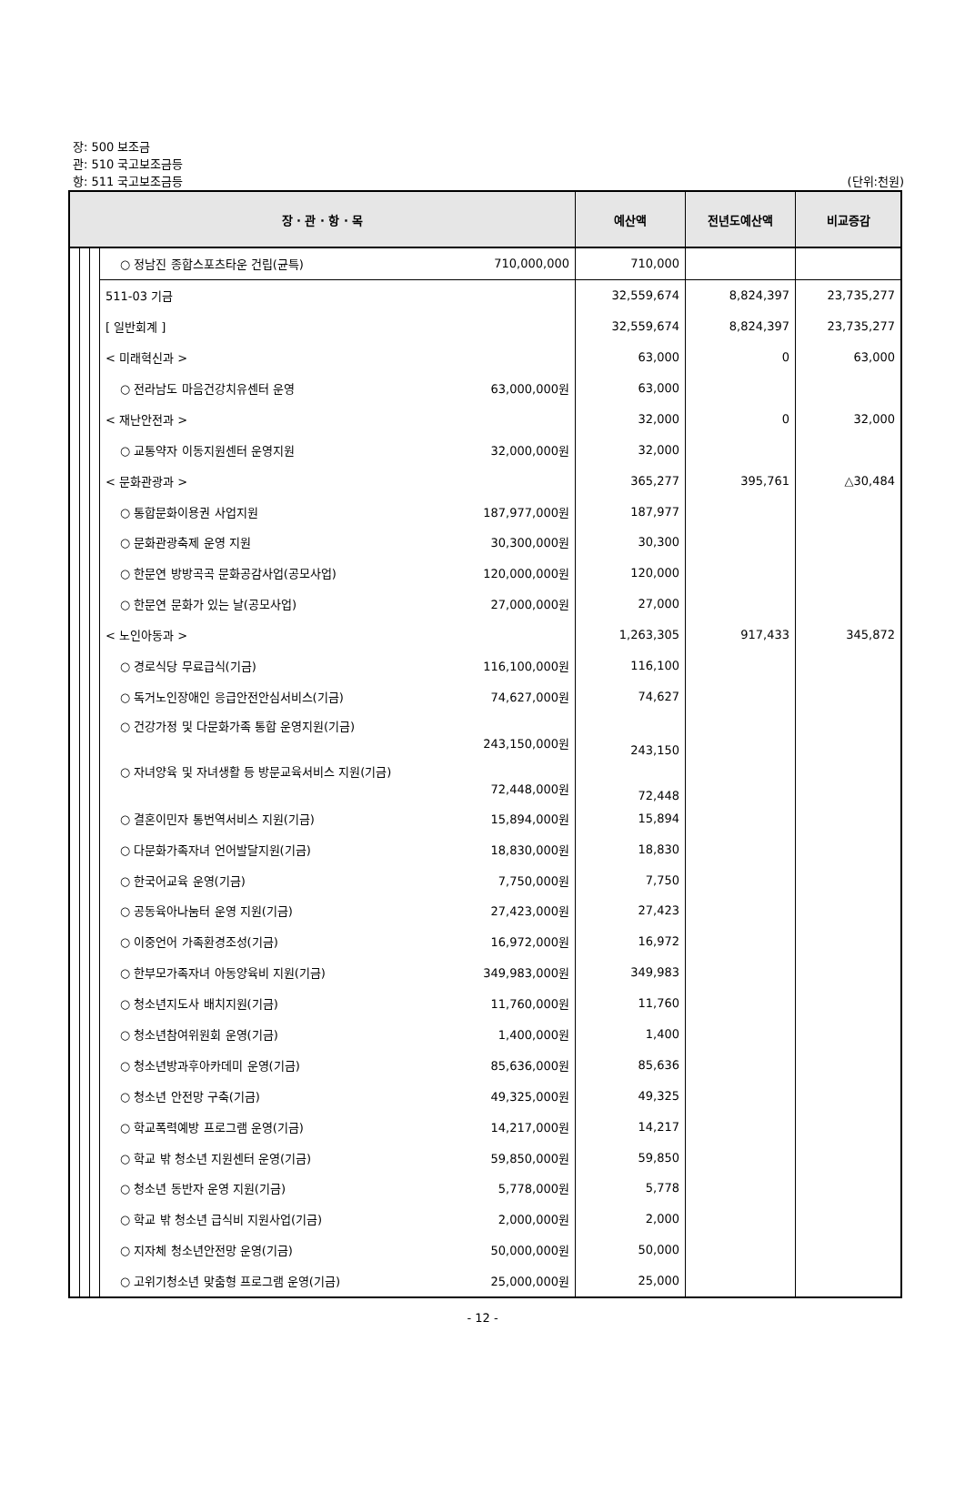장: 500 보조금
관: 510 국고보조금등
항: 511 국고보조금등 (단위:천원)
| 장 · 관 · 항 · 목 | | | | | 예산액 | 전년도예산액 | 비교증감 |
| --- | --- | --- | --- | --- | --- | --- | --- |
| | | | ○ 정남진 종합스포츠타운 건립(균특) | 710,000,000 | 710,000 | | |
| | | | 511-03 기금 | | 32,559,674 | 8,824,397 | 23,735,277 |
| | | | [ 일반회계 ] | | 32,559,674 | 8,824,397 | 23,735,277 |
| | | | < 미래혁신과 > | | 63,000 | 0 | 63,000 |
| | | | ○ 전라남도 마음건강치유센터 운영 | 63,000,000원 | 63,000 | | |
| | | | < 재난안전과 > | | 32,000 | 0 | 32,000 |
| | | | ○ 교통약자 이동지원센터 운영지원 | 32,000,000원 | 32,000 | | |
| | | | < 문화관광과 > | | 365,277 | 395,761 | △30,484 |
| | | | ○ 통합문화이용권 사업지원 | 187,977,000원 | 187,977 | | |
| | | | ○ 문화관광축제 운영 지원 | 30,300,000원 | 30,300 | | |
| | | | ○ 한문연 방방곡곡 문화공감사업(공모사업) | 120,000,000원 | 120,000 | | |
| | | | ○ 한문연 문화가 있는 날(공모사업) | 27,000,000원 | 27,000 | | |
| | | | < 노인아동과 > | | 1,263,305 | 917,433 | 345,872 |
| | | | ○ 경로식당 무료급식(기금) | 116,100,000원 | 116,100 | | |
| | | | ○ 독거노인장애인 응급안전안심서비스(기금) | 74,627,000원 | 74,627 | | |
| | | | ○ 건강가정 및 다문화가족 통합 운영지원(기금) 243,150,000원 | | 243,150 | | |
| | | | ○ 자녀양육 및 자녀생활 등 방문교육서비스 지원(기금) 72,448,000원 | | 72,448 | | |
| | | | ○ 결혼이민자 통번역서비스 지원(기금) | 15,894,000원 | 15,894 | | |
| | | | ○ 다문화가족자녀 언어발달지원(기금) | 18,830,000원 | 18,830 | | |
| | | | ○ 한국어교육 운영(기금) | 7,750,000원 | 7,750 | | |
| | | | ○ 공동육아나눔터 운영 지원(기금) | 27,423,000원 | 27,423 | | |
| | | | ○ 이중언어 가족환경조성(기금) | 16,972,000원 | 16,972 | | |
| | | | ○ 한부모가족자녀 아동양육비 지원(기금) | 349,983,000원 | 349,983 | | |
| | | | ○ 청소년지도사 배치지원(기금) | 11,760,000원 | 11,760 | | |
| | | | ○ 청소년참여위원회 운영(기금) | 1,400,000원 | 1,400 | | |
| | | | ○ 청소년방과후아카데미 운영(기금) | 85,636,000원 | 85,636 | | |
| | | | ○ 청소년 안전망 구축(기금) | 49,325,000원 | 49,325 | | |
| | | | ○ 학교폭력예방 프로그램 운영(기금) | 14,217,000원 | 14,217 | | |
| | | | ○ 학교 밖 청소년 지원센터 운영(기금) | 59,850,000원 | 59,850 | | |
| | | | ○ 청소년 동반자 운영 지원(기금) | 5,778,000원 | 5,778 | | |
| | | | ○ 학교 밖 청소년 급식비 지원사업(기금) | 2,000,000원 | 2,000 | | |
| | | | ○ 지자체 청소년안전망 운영(기금) | 50,000,000원 | 50,000 | | |
| | | | ○ 고위기청소년 맞춤형 프로그램 운영(기금) | 25,000,000원 | 25,000 | | |
- 12 -